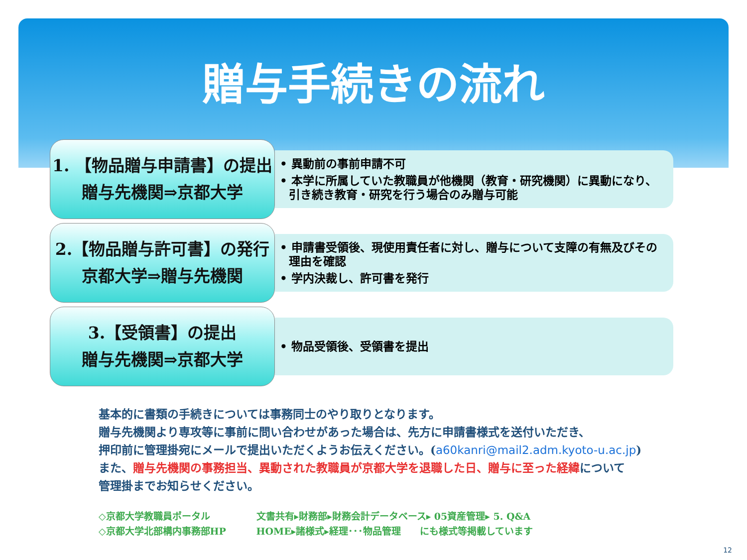贈与手続きの流れ
1. 【物品贈与申請書】の提出
贈与先機関⇒京都大学
• 異動前の事前申請不可
• 本学に所属していた教職員が他機関（教育・研究機関）に異動になり、引き続き教育・研究を行う場合のみ贈与可能
2.【物品贈与許可書】の発行
京都大学⇒贈与先機関
• 申請書受領後、現使用責任者に対し、贈与について支障の有無及びその理由を確認
• 学内決裁し、許可書を発行
3.【受領書】の提出
贈与先機関⇒京都大学
• 物品受領後、受領書を提出
基本的に書類の手続きについては事務同士のやり取りとなります。
贈与先機関より専攻等に事前に問い合わせがあった場合は、先方に申請書様式を送付いただき、
押印前に管理掛宛にメールで提出いただくようお伝えください。(a60kanri@mail2.adm.kyoto-u.ac.jp)
また、贈与先機関の事務担当、異動された教職員が京都大学を退職した日、贈与に至った経緯について
管理掛までお知らせください。
◇京都大学教職員ポータル 文書共有▸財務部▸財務会計データベース▸ 05資産管理▸ 5. Q&A
◇京都大学北部構内事務部HP HOME▸諸様式▸経理･･･物品管理　　にも様式等掲載しています
12